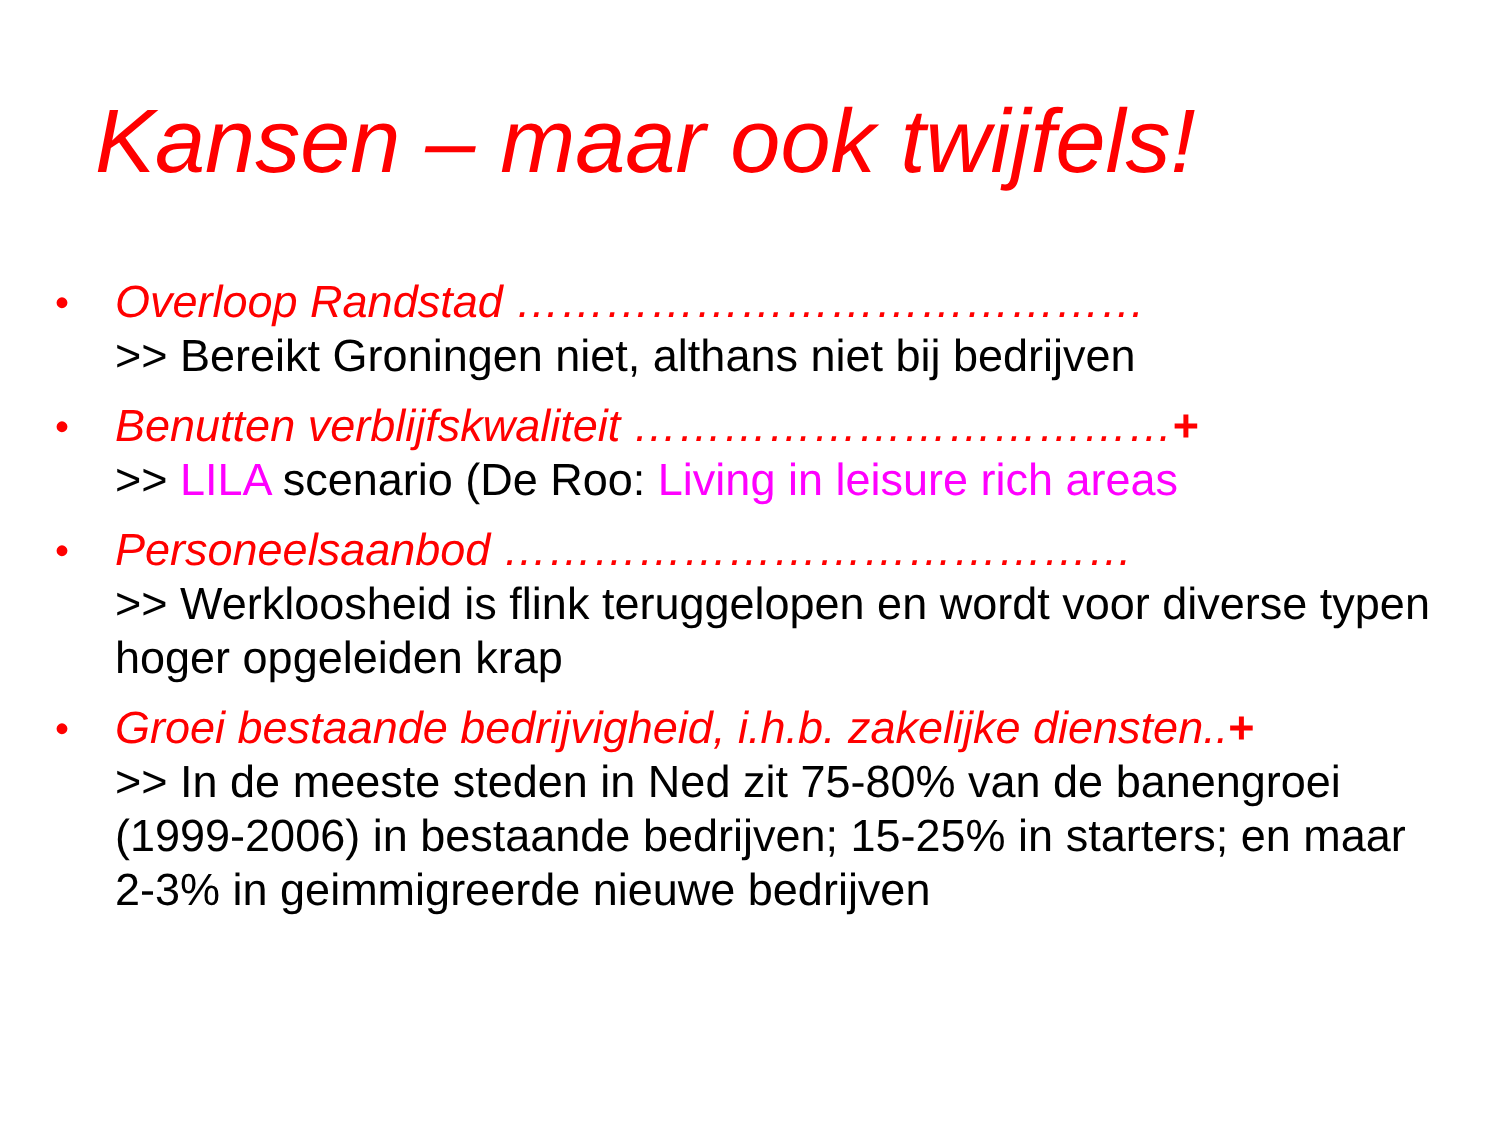Kansen – maar ook twijfels!
• Overloop Randstad ……………………………………
>> Bereikt Groningen niet, althans niet bij bedrijven
• Benutten verblijfskwaliteit ………………………………+
>> LILA scenario (De Roo: Living in leisure rich areas
• Personeelsaanbod ……………………………………
>> Werkloosheid is flink teruggelopen en wordt voor diverse typen hoger opgeleiden krap
• Groei bestaande bedrijvigheid, i.h.b. zakelijke diensten..+
>> In de meeste steden in Ned zit 75-80% van de banengroei (1999-2006) in bestaande bedrijven; 15-25% in starters; en maar 2-3% in geimmigreerde nieuwe bedrijven